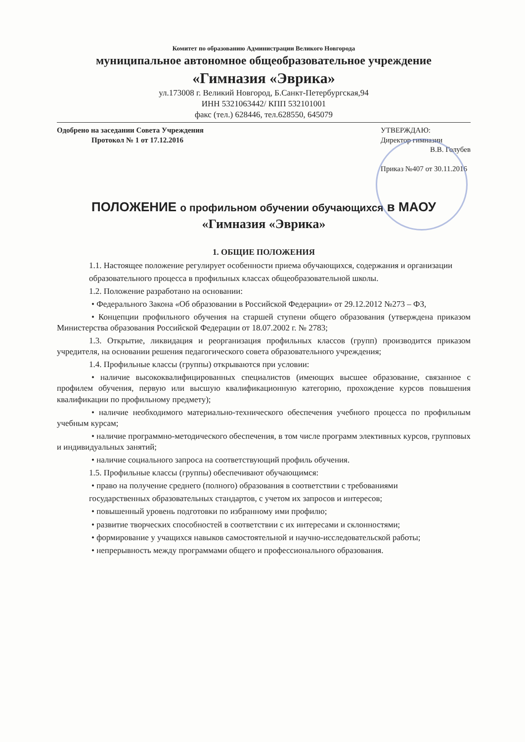Комитет по образованию Администрации Великого Новгорода
муниципальное автономное общеобразовательное учреждение
«Гимназия «Эврика»
ул.173008 г. Великий Новгород, Б.Санкт-Петербургская,94
ИНН 5321063442/ КПП 532101001
факс (тел.) 628446, тел.628550, 645079
Одобрено на заседании Совета Учреждения
Протокол № 1 от 17.12.2016
УТВЕРЖДАЮ:
Директор гимназии
В.В. Голубев
Приказ №407 от 30.11.2016
ПОЛОЖЕНИЕ о профильном обучении обучающихся в МАОУ
«Гимназия «Эврика»
1. ОБЩИЕ ПОЛОЖЕНИЯ
1.1. Настоящее положение регулирует особенности приема обучающихся, содержания и организации
образовательного процесса в профильных классах общеобразовательной школы.
1.2. Положение разработано на основании:
• Федерального Закона «Об образовании в Российской Федерации» от 29.12.2012 №273 – ФЗ,
• Концепции профильного обучения на старшей ступени общего образования (утверждена приказом Министерства образования Российской Федерации от 18.07.2002 г. № 2783;
1.3. Открытие, ликвидация и реорганизация профильных классов (групп) производится приказом учредителя, на основании решения педагогического совета образовательного учреждения;
1.4. Профильные классы (группы) открываются при условии:
• наличие высококвалифицированных специалистов (имеющих высшее образование, связанное с профилем обучения, первую или высшую квалификационную категорию, прохождение курсов повышения квалификации по профильному предмету);
• наличие необходимого материально-технического обеспечения учебного процесса по профильным учебным курсам;
• наличие программно-методического обеспечения, в том числе программ элективных курсов, групповых и индивидуальных занятий;
• наличие социального запроса на соответствующий профиль обучения.
1.5. Профильные классы (группы) обеспечивают обучающимся:
• право на получение среднего (полного) образования в соответствии с требованиями
государственных образовательных стандартов, с учетом их запросов и интересов;
• повышенный уровень подготовки по избранному ими профилю;
• развитие творческих способностей в соответствии с их интересами и склонностями;
• формирование у учащихся навыков самостоятельной и научно-исследовательской работы;
• непрерывность между программами общего и профессионального образования.